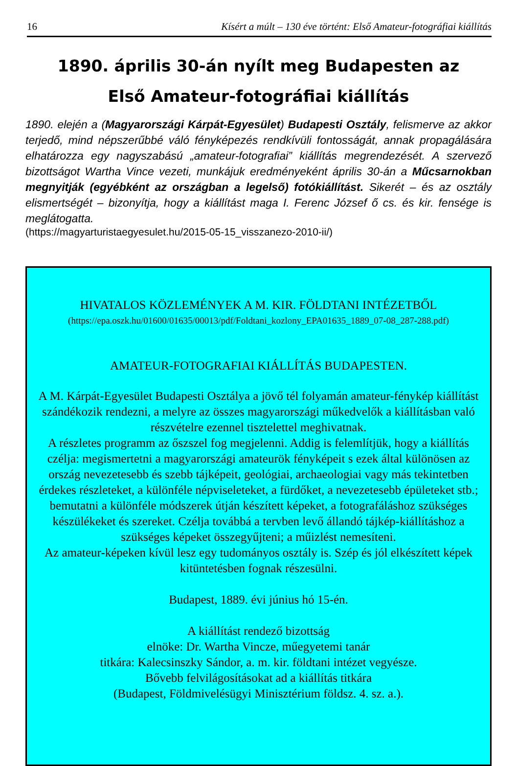16 Kísért a múlt – 130 éve történt: Első Amateur-fotográfiai kiállítás
1890. április 30-án nyílt meg Budapesten az
Első Amateur-fotográfiai kiállítás
1890. elején a (Magyarországi Kárpát-Egyesület) Budapesti Osztály, felismerve az akkor terjedő, mind népszerűbbé váló fényképezés rendkívüli fontosságát, annak propagálására elhatározza egy nagyszabású „amateur-fotografiai” kiállítás megrendezését. A szervező bizottságot Wartha Vince vezeti, munkájuk eredményeként április 30-án a Műcsarnokban megnyitják (egyébként az országban a legelső) fotókiállítást. Sikerét – és az osztály elismertségét – bizonyítja, hogy a kiállítást maga I. Ferenc József ő cs. és kir. fensége is meglátogatta.
(https://magyarturistaegyesulet.hu/2015-05-15_visszanezo-2010-ii/)
HIVATALOS KÖZLEMÉNYEK A M. KIR. FÖLDTANI INTÉZETBŐL
(https://epa.oszk.hu/01600/01635/00013/pdf/Foldtani_kozlony_EPA01635_1889_07-08_287-288.pdf)
AMATEUR-FOTOGRAFIAI KIÁLLÍTÁS BUDAPESTEN.
A M. Kárpát-Egyesület Budapesti Osztálya a jövő tél folyamán amateur-fénykép kiállítást szándékozik rendezni, a melyre az összes magyarországi műkedvelők a kiállításban való részvételre ezennel tisztelettel meghivatnak.
A részletes programm az őszszel fog megjelenni. Addig is felemlítjük, hogy a kiállítás czélja: megismertetni a magyarországi amateurök fényképeit s ezek által különösen az ország nevezetesebb és szebb tájképeit, geológiai, archaeologiai vagy más tekintetben érdekes részleteket, a különféle népviseleteket, a fürdőket, a nevezetesebb épületeket stb.; bemutatni a különféle módszerek útján készített képeket, a fotografáláshoz szükséges készülékeket és szereket. Czélja továbbá a tervben levő állandó tájkép-kiállításhoz a szükséges képeket összegyűjteni; a műizlést nemesíteni.
Az amateur-képeken kívül lesz egy tudományos osztály is. Szép és jól elkészített képek kitüntetésben fognak részesülni.
Budapest, 1889. évi június hó 15-én.
A kiállítást rendező bizottság
elnöke: Dr. Wartha Vincze, műegyetemi tanár
titkára: Kalecsinszky Sándor, a. m. kir. földtani intézet vegyésze.
Bővebb felvilágosításokat ad a kiállítás titkára
(Budapest, Földmivelésügyi Minisztérium földsz. 4. sz. a.).